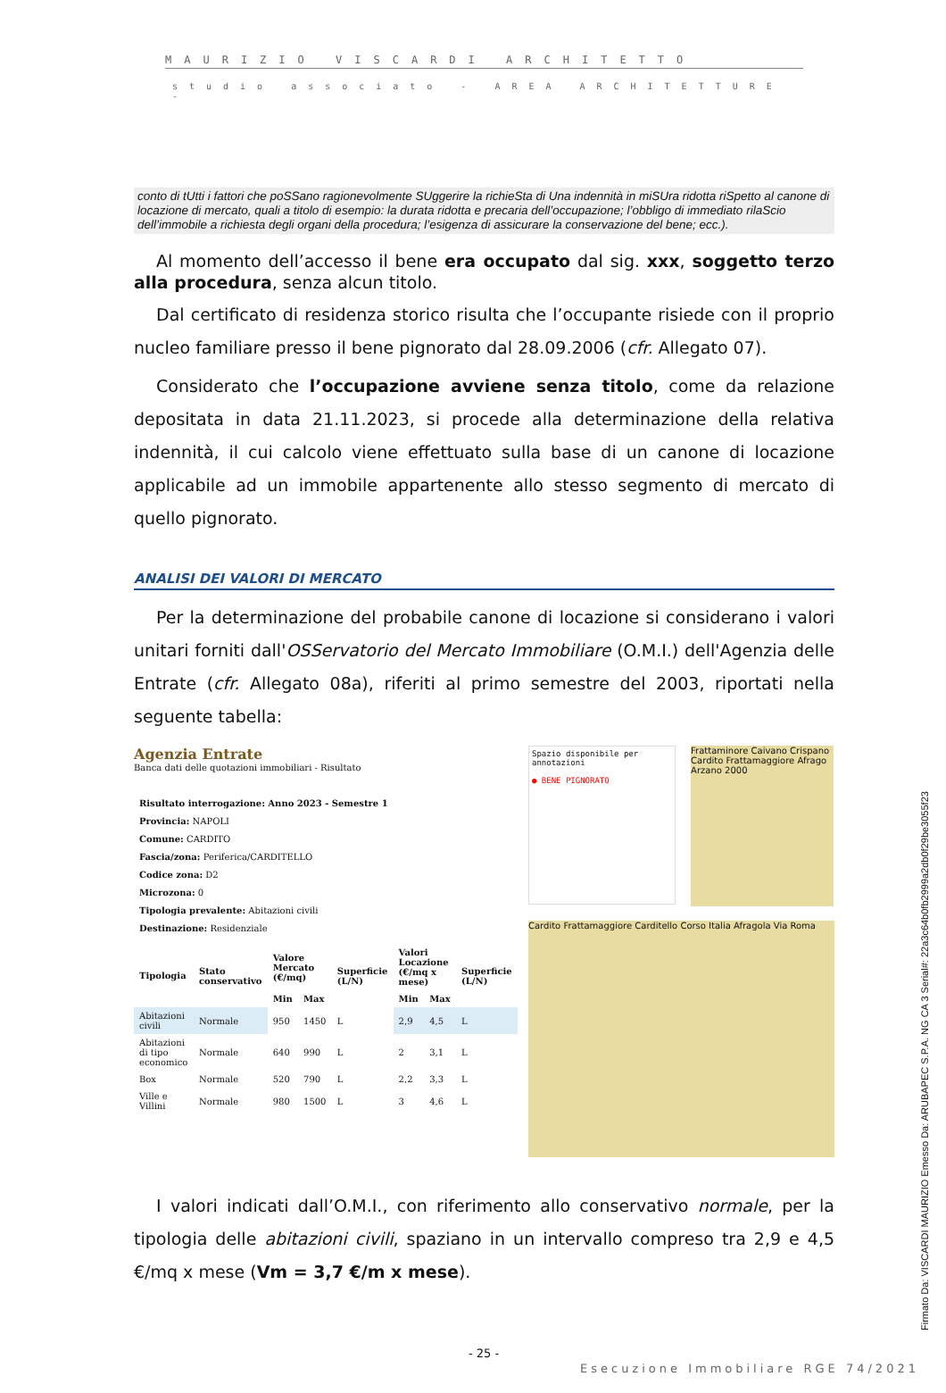MAURIZIO VISCARDI ARCHITETTO
studio associato - AREA ARCHITETTURE -
conto di tUtti i fattori che poSSano ragionevolmente SUggerire la richieSta di Una indennità in miSUra ridotta riSpetto al canone di locazione di mercato, quali a titolo di esempio: la durata ridotta e precaria dell’occupazione; l’obbligo di immediato rilaScio dell’immobile a richiesta degli organi della procedura; l’esigenza di assicurare la conservazione del bene; ecc.).
Al momento dell’accesso il bene era occupato dal sig. xxx, soggetto terzo alla procedura, senza alcun titolo.
Dal certificato di residenza storico risulta che l’occupante risiede con il proprio nucleo familiare presso il bene pignorato dal 28.09.2006 (cfr. Allegato 07).
Considerato che l’occupazione avviene senza titolo, come da relazione depositata in data 21.11.2023, si procede alla determinazione della relativa indennità, il cui calcolo viene effettuato sulla base di un canone di locazione applicabile ad un immobile appartenente allo stesso segmento di mercato di quello pignorato.
ANALISI DEI VALORI DI MERCATO
Per la determinazione del probabile canone di locazione si considerano i valori unitari forniti dall'OSServatorio del Mercato Immobiliare (O.M.I.) dell'Agenzia delle Entrate (cfr. Allegato 08a), riferiti al primo semestre del 2003, riportati nella seguente tabella:
Agenzia Entrate
Banca dati delle quotazioni immobiliari - Risultato
Risultato interrogazione: Anno 2023 - Semestre 1
Provincia: NAPOLI
Comune: CARDITO
Fascia/zona: Periferica/CARDITELLO
Codice zona: D2
Microzona: 0
Tipologia prevalente: Abitazioni civili
Destinazione: Residenziale
| Tipologia | Stato conservativo | Valore Mercato (€/mq) | | Superficie (L/N) | Valori Locazione (€/mq x mese) | | Superficie (L/N) |
| --- | --- | --- | --- | --- | --- | --- | --- |
| | | Min | Max | | Min | Max | |
| Abitazioni civili | Normale | 950 | 1450 | L | 2,9 | 4,5 | L |
| Abitazioni di tipo economico | Normale | 640 | 990 | L | 2 | 3,1 | L |
| Box | Normale | 520 | 790 | L | 2,2 | 3,3 | L |
| Ville e Villini | Normale | 980 | 1500 | L | 3 | 4,6 | L |
Spazio disponibile per annotazioni
● BENE PIGNORATO
Frattaminore Caivano Crispano Cardito Frattamaggiore Afrago Arzano 2000
Cardito Frattamaggiore Carditello Corso Italia Afragola Via Roma
I valori indicati dall’O.M.I., con riferimento allo conservativo normale, per la tipologia delle abitazioni civili, spaziano in un intervallo compreso tra 2,9 e 4,5 €/mq x mese (Vm = 3,7 €/m x mese).
- 25 -
Esecuzione Immobiliare RGE 74/2021
Firmato Da: VISCARDI MAURIZIO Emesso Da: ARUBAPEC S.P.A. NG CA 3 Serial#: 22a3c64b0fb2999a2db0f29be3055f23